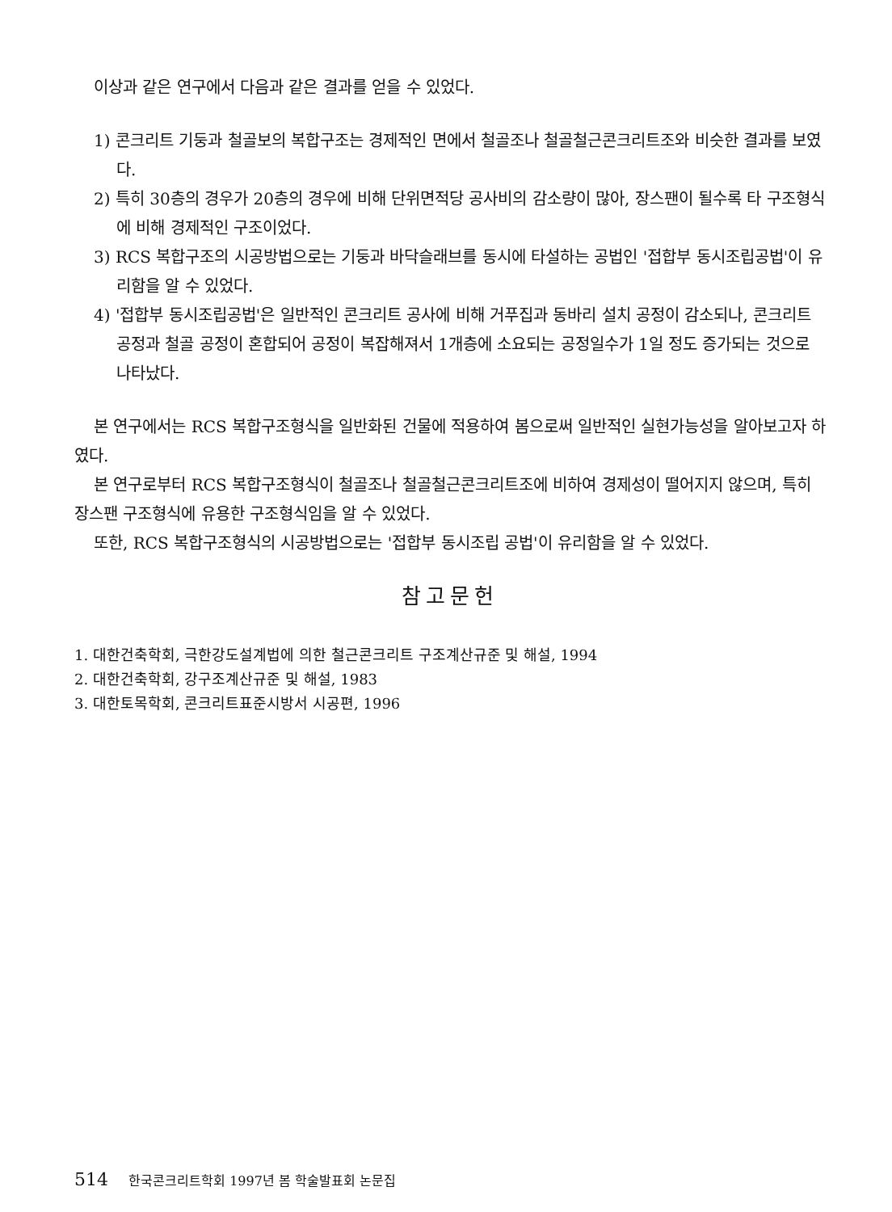이상과 같은 연구에서 다음과 같은 결과를 얻을 수 있었다.
1) 콘크리트 기둥과 철골보의 복합구조는 경제적인 면에서 철골조나 철골철근콘크리트조와 비슷한 결과를 보였다.
2) 특히 30층의 경우가 20층의 경우에 비해 단위면적당 공사비의 감소량이 많아, 장스팬이 될수록 타 구조형식에 비해 경제적인 구조이었다.
3) RCS 복합구조의 시공방법으로는 기둥과 바닥슬래브를 동시에 타설하는 공법인 '접합부 동시조립공법'이 유리함을 알 수 있었다.
4) '접합부 동시조립공법'은 일반적인 콘크리트 공사에 비해 거푸집과 동바리 설치 공정이 감소되나, 콘크리트 공정과 철골 공정이 혼합되어 공정이 복잡해져서 1개층에 소요되는 공정일수가 1일 정도 증가되는 것으로 나타났다.
본 연구에서는 RCS 복합구조형식을 일반화된 건물에 적용하여 봄으로써 일반적인 실현가능성을 알아보고자 하였다.
본 연구로부터 RCS 복합구조형식이 철골조나 철골철근콘크리트조에 비하여 경제성이 떨어지지 않으며, 특히 장스팬 구조형식에 유용한 구조형식임을 알 수 있었다.
또한, RCS 복합구조형식의 시공방법으로는 '접합부 동시조립 공법'이 유리함을 알 수 있었다.
참고문헌
1. 대한건축학회, 극한강도설계법에 의한 철근콘크리트 구조계산규준 및 해설, 1994
2. 대한건축학회, 강구조계산규준 및 해설, 1983
3. 대한토목학회, 콘크리트표준시방서 시공편, 1996
514 한국콘크리트학회 1997년 봄 학술발표회 논문집